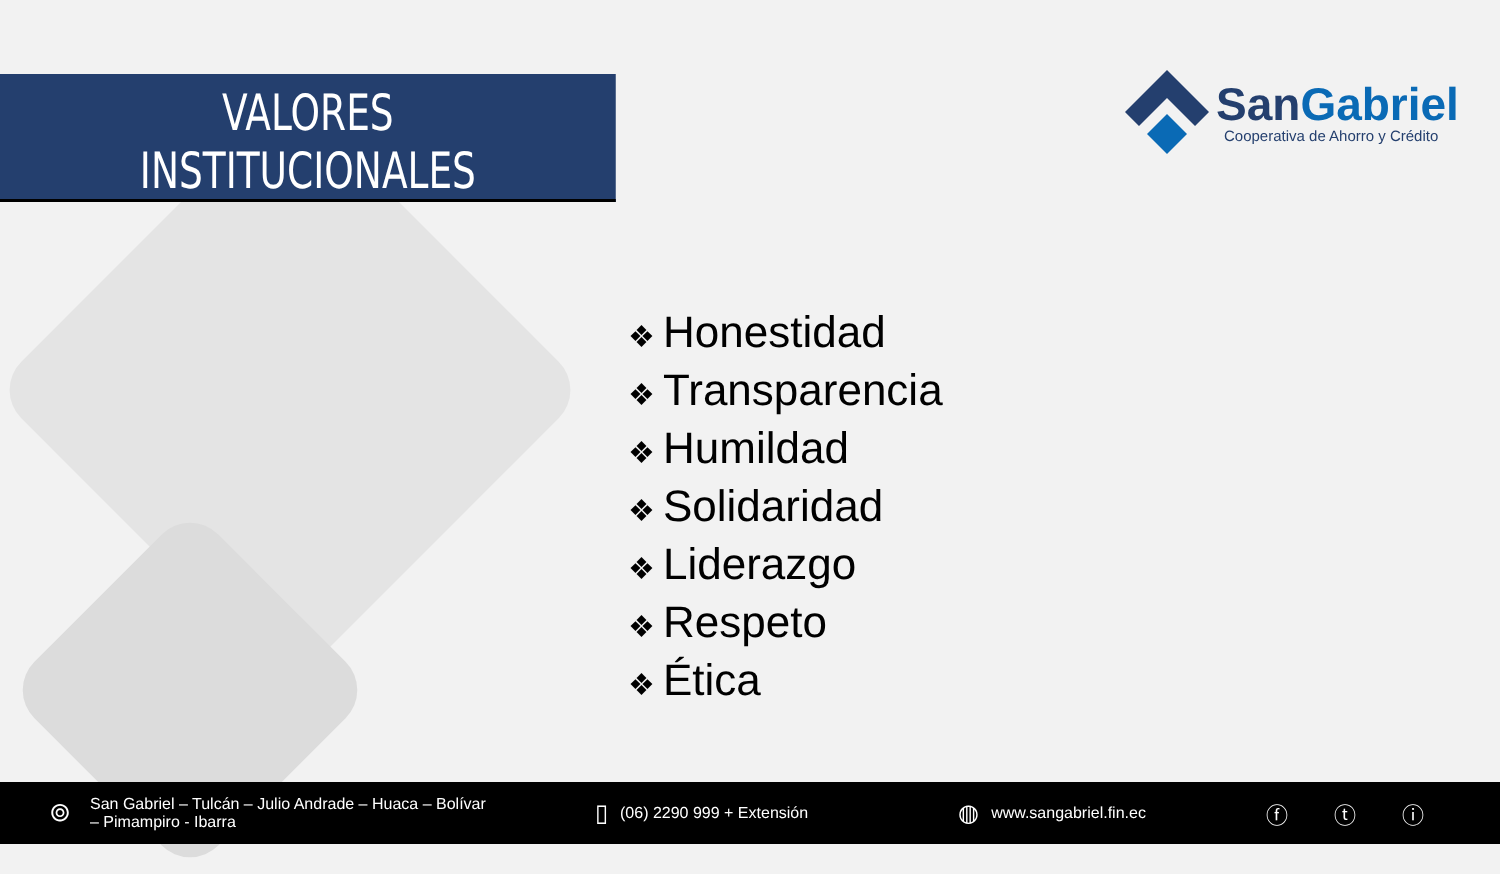VALORES
INSTITUCIONALES
San Gabriel
Cooperativa de Ahorro y Crédito
❖ Honestidad
❖ Transparencia
❖ Humildad
❖ Solidaridad
❖ Liderazgo
❖ Respeto
❖ Ética
⌾
San Gabriel – Tulcán – Julio Andrade – Huaca – Bolívar – Pimampiro - Ibarra
▯
(06) 2290 999 + Extensión
◍
www.sangabriel.fin.ec
ⓕ ⓣ ⓘ